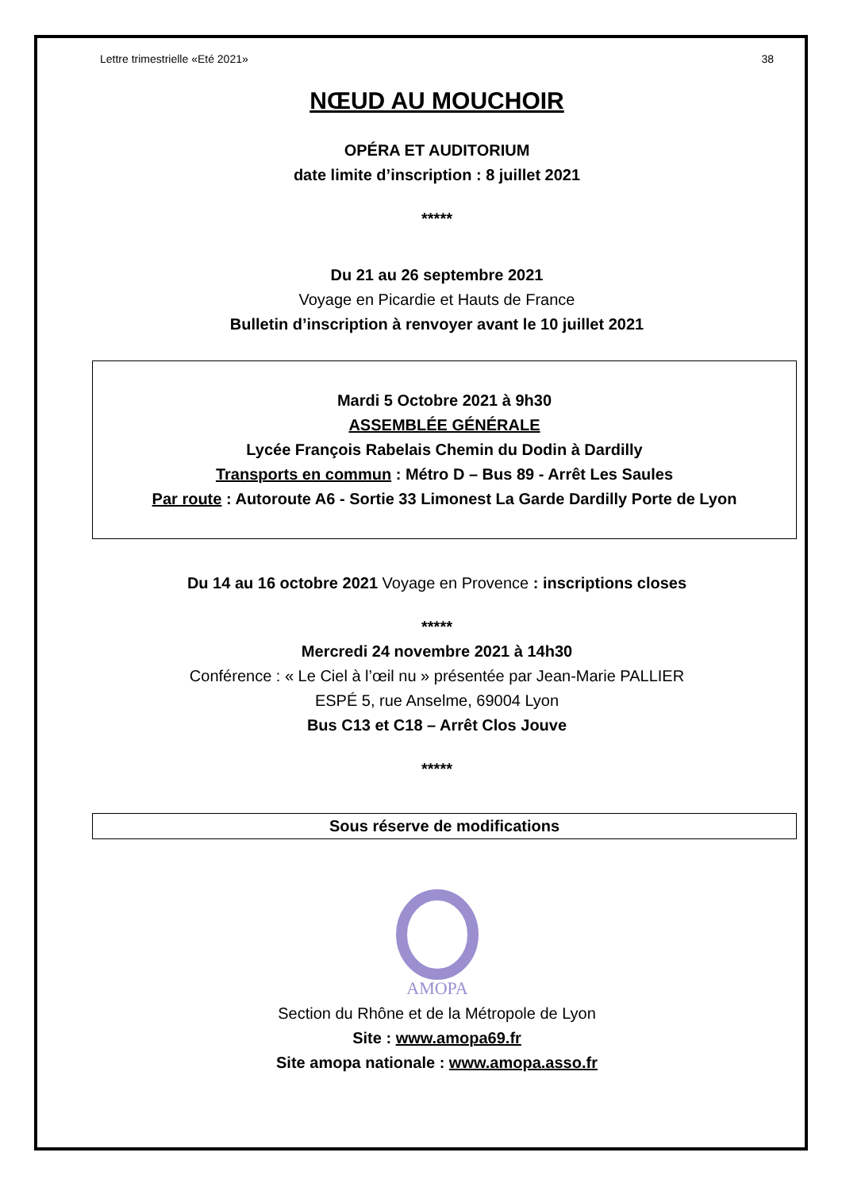Lettre trimestrielle «Eté 2021» 38
NŒUD AU MOUCHOIR
OPÉRA ET AUDITORIUM
date limite d’inscription : 8 juillet 2021
*****
Du 21 au 26 septembre 2021
Voyage en Picardie et Hauts de France
Bulletin d’inscription à renvoyer avant le 10 juillet 2021
Mardi 5 Octobre 2021 à 9h30
ASSEMBLÉE GÉNÉRALE
Lycée François Rabelais Chemin du Dodin à Dardilly
Transports en commun : Métro D – Bus 89 - Arrêt Les Saules
Par route : Autoroute A6 - Sortie 33 Limonest La Garde Dardilly Porte de Lyon
Du 14 au 16 octobre 2021 Voyage en Provence : inscriptions closes
*****
Mercredi 24 novembre 2021 à 14h30
Conférence : « Le Ciel à l’œil nu » présentée par Jean-Marie PALLIER
ESPÉ 5, rue Anselme, 69004 Lyon
Bus C13 et C18 – Arrêt Clos Jouve
*****
Sous réserve de modifications
AMOPA
Section du Rhône et de la Métropole de Lyon
Site : www.amopa69.fr
Site amopa nationale : www.amopa.asso.fr